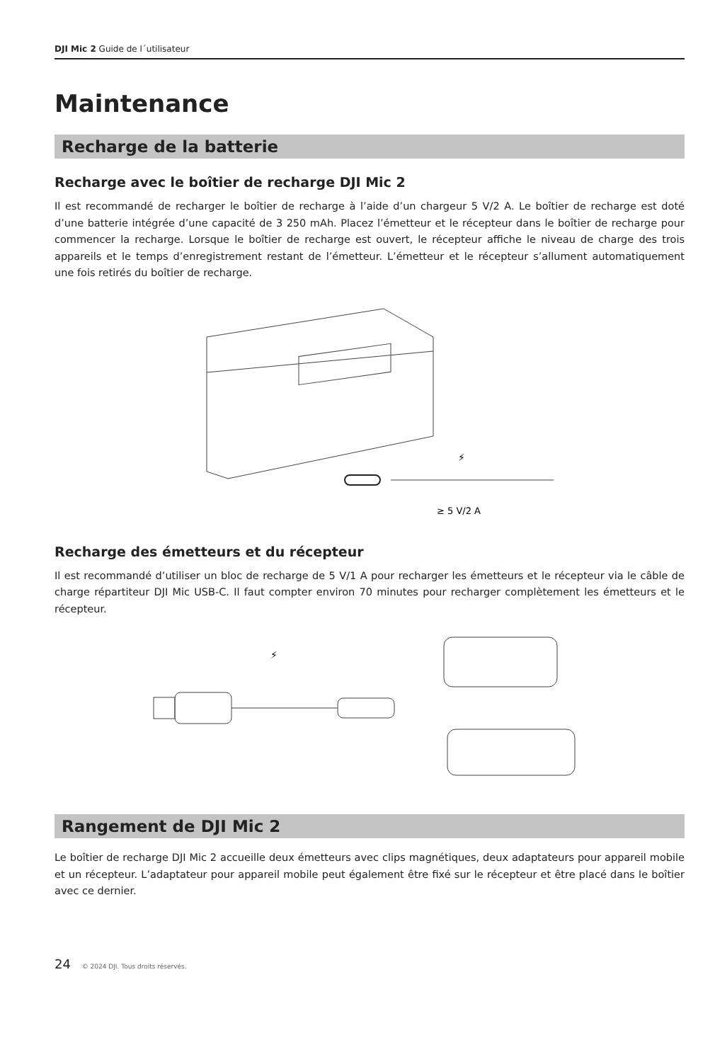DJI Mic 2 Guide de l´utilisateur
Maintenance
Recharge de la batterie
Recharge avec le boîtier de recharge DJI Mic 2
Il est recommandé de recharger le boîtier de recharge à l’aide d’un chargeur 5 V/2 A. Le boîtier de recharge est doté d’une batterie intégrée d’une capacité de 3 250 mAh. Placez l’émetteur et le récepteur dans le boîtier de recharge pour commencer la recharge. Lorsque le boîtier de recharge est ouvert, le récepteur affiche le niveau de charge des trois appareils et le temps d’enregistrement restant de l’émetteur. L’émetteur et le récepteur s’allument automatiquement une fois retirés du boîtier de recharge.
⚡
≥ 5 V/2 A
Recharge des émetteurs et du récepteur
Il est recommandé d’utiliser un bloc de recharge de 5 V/1 A pour recharger les émetteurs et le récepteur via le câble de charge répartiteur DJI Mic USB-C. Il faut compter environ 70 minutes pour recharger complètement les émetteurs et le récepteur.
⚡
Rangement de DJI Mic 2
Le boîtier de recharge DJI Mic 2 accueille deux émetteurs avec clips magnétiques, deux adaptateurs pour appareil mobile et un récepteur. L’adaptateur pour appareil mobile peut également être fixé sur le récepteur et être placé dans le boîtier avec ce dernier.
24 © 2024 DJI. Tous droits réservés.